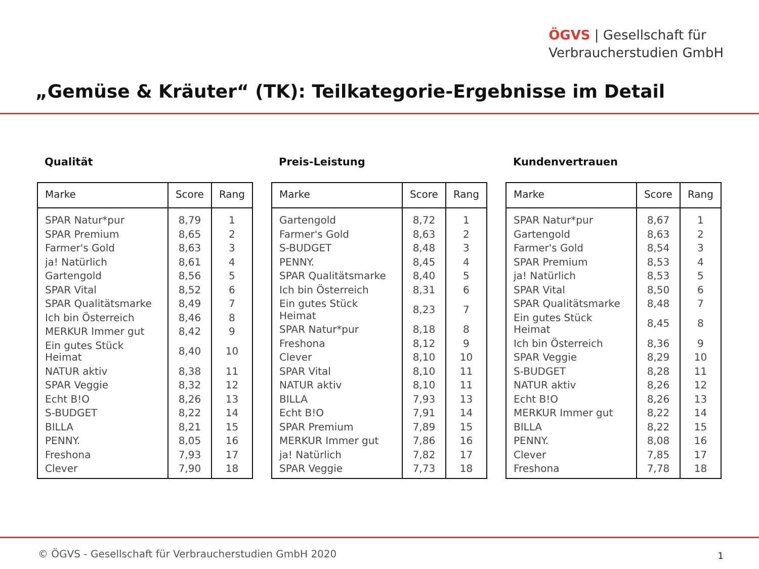ÖGVS | Gesellschaft für
Verbraucherstudien GmbH
„Gemüse & Kräuter“ (TK): Teilkategorie-Ergebnisse im Detail
Qualität
| Marke | Score | Rang |
| --- | --- | --- |
| SPAR Natur*pur | 8,79 | 1 |
| SPAR Premium | 8,65 | 2 |
| Farmer's Gold | 8,63 | 3 |
| ja! Natürlich | 8,61 | 4 |
| Gartengold | 8,56 | 5 |
| SPAR Vital | 8,52 | 6 |
| SPAR Qualitätsmarke | 8,49 | 7 |
| Ich bin Österreich | 8,46 | 8 |
| MERKUR Immer gut | 8,42 | 9 |
| Ein gutes Stück Heimat | 8,40 | 10 |
| NATUR aktiv | 8,38 | 11 |
| SPAR Veggie | 8,32 | 12 |
| Echt B!O | 8,26 | 13 |
| S-BUDGET | 8,22 | 14 |
| BILLA | 8,21 | 15 |
| PENNY. | 8,05 | 16 |
| Freshona | 7,93 | 17 |
| Clever | 7,90 | 18 |
Preis-Leistung
| Marke | Score | Rang |
| --- | --- | --- |
| Gartengold | 8,72 | 1 |
| Farmer's Gold | 8,63 | 2 |
| S-BUDGET | 8,48 | 3 |
| PENNY. | 8,45 | 4 |
| SPAR Qualitätsmarke | 8,40 | 5 |
| Ich bin Österreich | 8,31 | 6 |
| Ein gutes Stück Heimat | 8,23 | 7 |
| SPAR Natur*pur | 8,18 | 8 |
| Freshona | 8,12 | 9 |
| Clever | 8,10 | 10 |
| SPAR Vital | 8,10 | 11 |
| NATUR aktiv | 8,10 | 11 |
| BILLA | 7,93 | 13 |
| Echt B!O | 7,91 | 14 |
| SPAR Premium | 7,89 | 15 |
| MERKUR Immer gut | 7,86 | 16 |
| ja! Natürlich | 7,82 | 17 |
| SPAR Veggie | 7,73 | 18 |
Kundenvertrauen
| Marke | Score | Rang |
| --- | --- | --- |
| SPAR Natur*pur | 8,67 | 1 |
| Gartengold | 8,63 | 2 |
| Farmer's Gold | 8,54 | 3 |
| SPAR Premium | 8,53 | 4 |
| ja! Natürlich | 8,53 | 5 |
| SPAR Vital | 8,50 | 6 |
| SPAR Qualitätsmarke | 8,48 | 7 |
| Ein gutes Stück Heimat | 8,45 | 8 |
| Ich bin Österreich | 8,36 | 9 |
| SPAR Veggie | 8,29 | 10 |
| S-BUDGET | 8,28 | 11 |
| NATUR aktiv | 8,26 | 12 |
| Echt B!O | 8,26 | 13 |
| MERKUR Immer gut | 8,22 | 14 |
| BILLA | 8,22 | 15 |
| PENNY. | 8,08 | 16 |
| Clever | 7,85 | 17 |
| Freshona | 7,78 | 18 |
© ÖGVS - Gesellschaft für Verbraucherstudien GmbH 2020
1